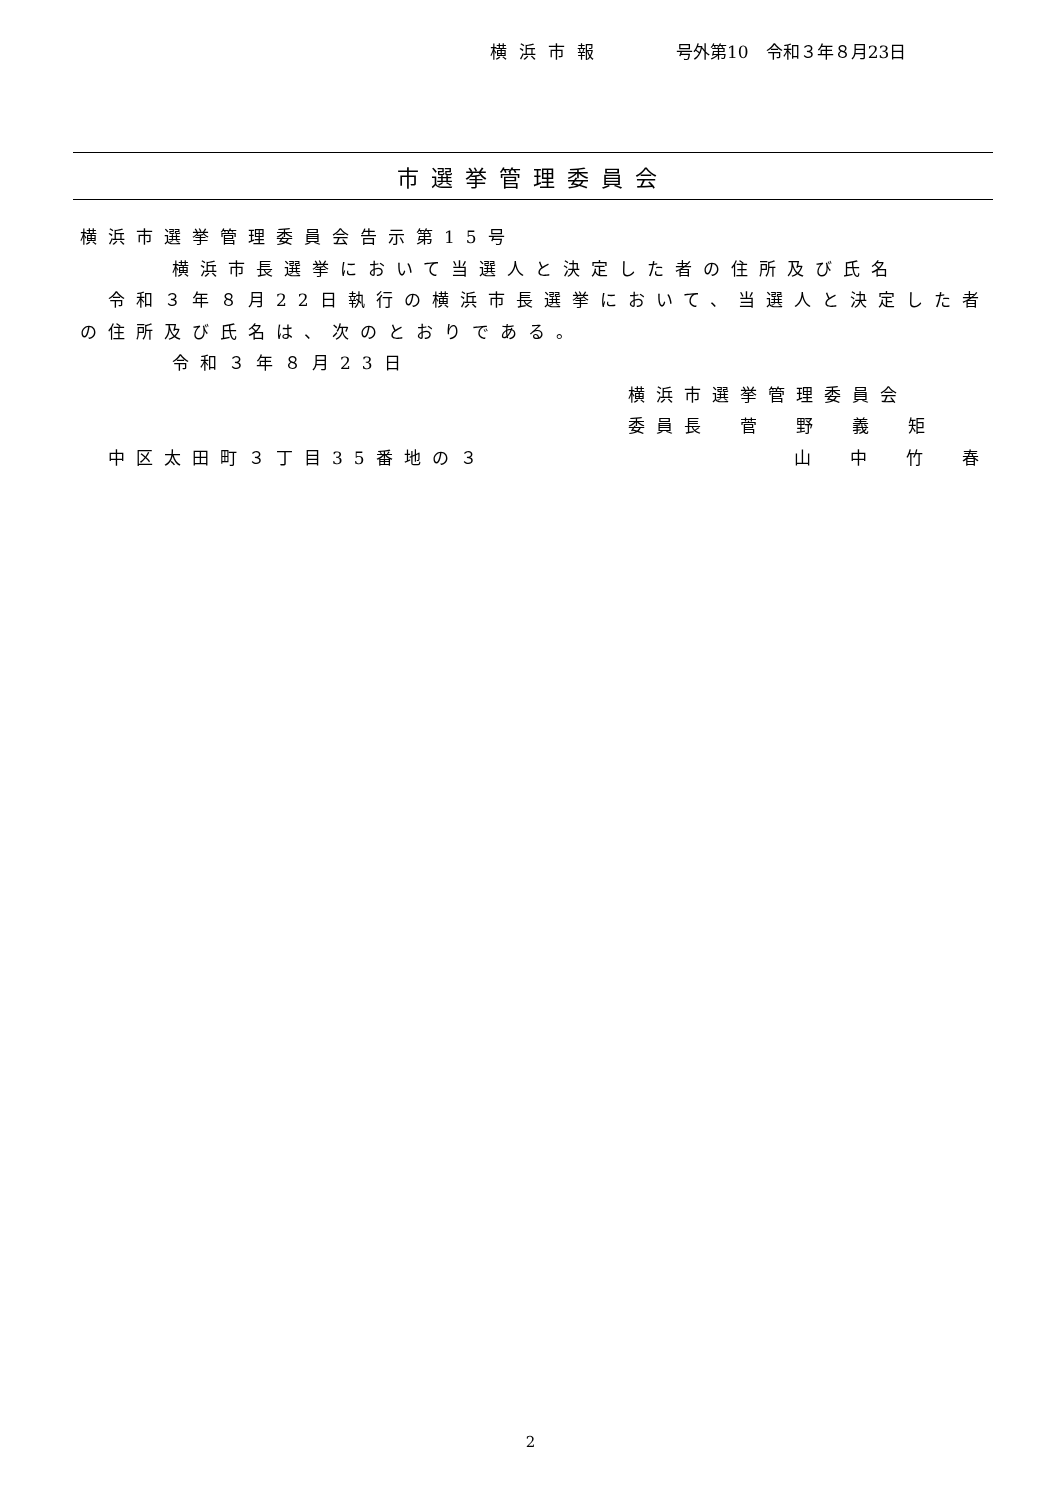横浜市報 号外第10　令和３年８月23日
市選挙管理委員会
横浜市選挙管理委員会告示第15号
横浜市長選挙において当選人と決定した者の住所及び氏名
　令和３年８月22日執行の横浜市長選挙において、当選人と決定した者の住所及び氏名は、次のとおりである。
令和３年８月23日
横浜市選挙管理委員会
委員長　菅　野　義　矩
　中区太田町３丁目35番地の３ 山　中　竹　春
2